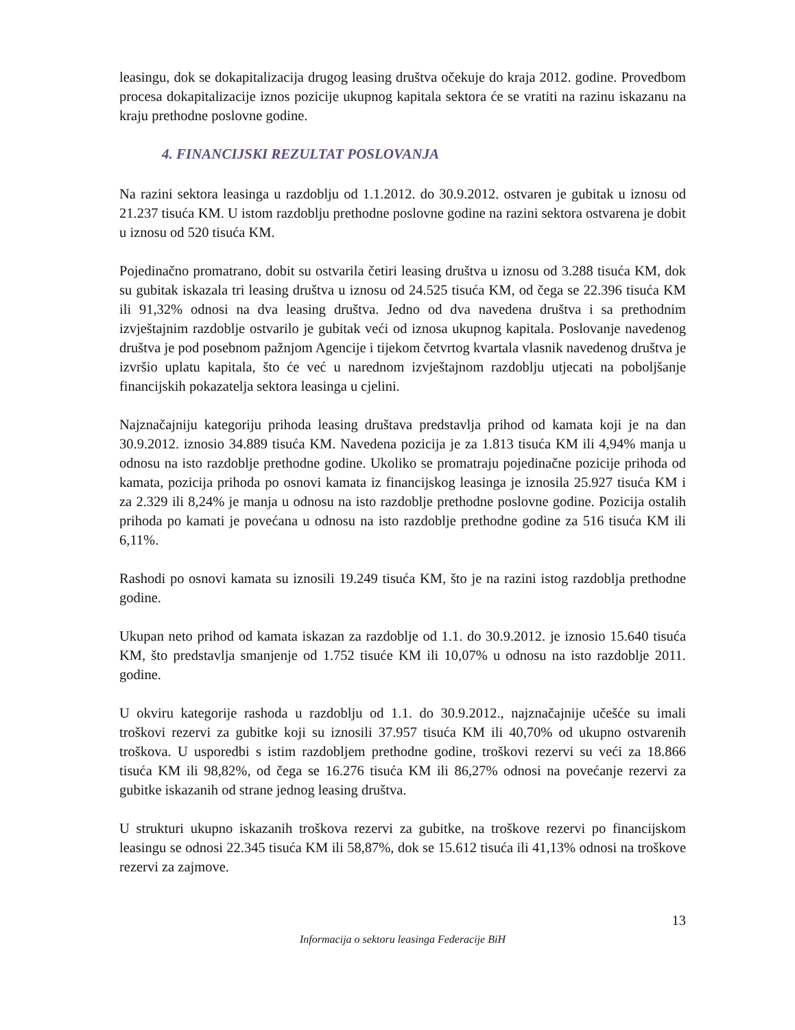leasingu, dok se dokapitalizacija drugog leasing društva očekuje do kraja 2012. godine. Provedbom procesa dokapitalizacije iznos pozicije ukupnog kapitala sektora će se vratiti na razinu iskazanu na kraju prethodne poslovne godine.
4. FINANCIJSKI REZULTAT POSLOVANJA
Na razini sektora leasinga u razdoblju od 1.1.2012. do 30.9.2012. ostvaren je gubitak u iznosu od 21.237 tisuća KM. U istom razdoblju prethodne poslovne godine na razini sektora ostvarena je dobit u iznosu od 520 tisuća KM.
Pojedinačno promatrano, dobit su ostvarila četiri leasing društva u iznosu od 3.288 tisuća KM, dok su gubitak iskazala tri leasing društva u iznosu od 24.525 tisuća KM, od čega se 22.396 tisuća KM ili 91,32% odnosi na dva leasing društva. Jedno od dva navedena društva i sa prethodnim izvještajnim razdoblje ostvarilo je gubitak veći od iznosa ukupnog kapitala. Poslovanje navedenog društva je pod posebnom pažnjom Agencije i tijekom četvrtog kvartala vlasnik navedenog društva je izvršio uplatu kapitala, što će već u narednom izvještajnom razdoblju utjecati na poboljšanje financijskih pokazatelja sektora leasinga u cjelini.
Najznačajniju kategoriju prihoda leasing društava predstavlja prihod od kamata koji je na dan 30.9.2012. iznosio 34.889 tisuća KM. Navedena pozicija je za 1.813 tisuća KM ili 4,94% manja u odnosu na isto razdoblje prethodne godine. Ukoliko se promatraju pojedinačne pozicije prihoda od kamata, pozicija prihoda po osnovi kamata iz financijskog leasinga je iznosila 25.927 tisuća KM i za 2.329 ili 8,24% je manja u odnosu na isto razdoblje prethodne poslovne godine. Pozicija ostalih prihoda po kamati je povećana u odnosu na isto razdoblje prethodne godine za 516 tisuća KM ili 6,11%.
Rashodi po osnovi kamata su iznosili 19.249 tisuća KM, što je na razini istog razdoblja prethodne godine.
Ukupan neto prihod od kamata iskazan za razdoblje od 1.1. do 30.9.2012. je iznosio 15.640 tisuća KM, što predstavlja smanjenje od 1.752 tisuće KM ili 10,07% u odnosu na isto razdoblje 2011. godine.
U okviru kategorije rashoda u razdoblju od 1.1. do 30.9.2012., najznačajnije učešće su imali troškovi rezervi za gubitke koji su iznosili 37.957 tisuća KM ili 40,70% od ukupno ostvarenih troškova. U usporedbi s istim razdobljem prethodne godine, troškovi rezervi su veći za 18.866 tisuća KM ili 98,82%, od čega se 16.276 tisuća KM ili 86,27% odnosi na povećanje rezervi za gubitke iskazanih od strane jednog leasing društva.
U strukturi ukupno iskazanih troškova rezervi za gubitke, na troškove rezervi po financijskom leasingu se odnosi 22.345 tisuća KM ili 58,87%, dok se 15.612 tisuća ili 41,13% odnosi na troškove rezervi za zajmove.
13
Informacija o sektoru leasinga Federacije BiH